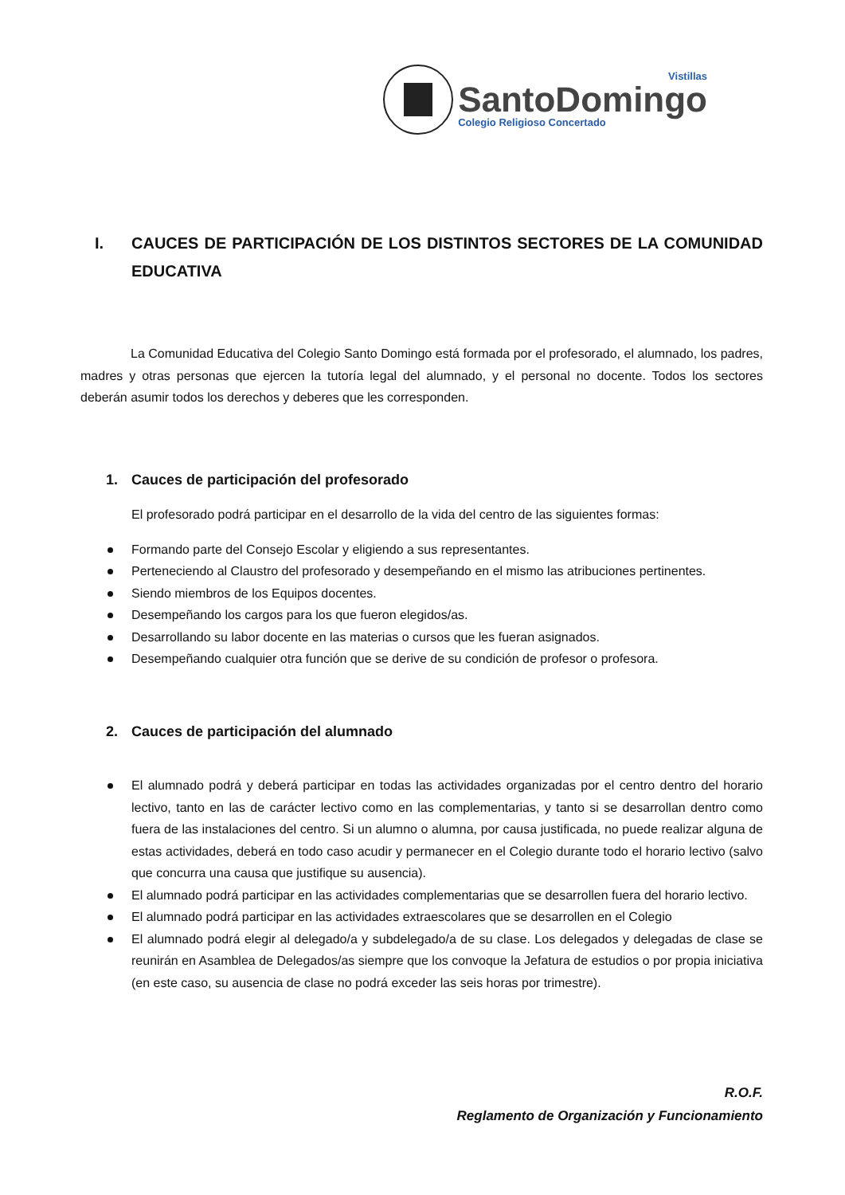Vistillas
SantoDomingo
Colegio Religioso Concertado
I. CAUCES DE PARTICIPACIÓN DE LOS DISTINTOS SECTORES DE LA COMUNIDAD EDUCATIVA
La Comunidad Educativa del Colegio Santo Domingo está formada por el profesorado, el alumnado, los padres, madres y otras personas que ejercen la tutoría legal del alumnado, y el personal no docente. Todos los sectores deberán asumir todos los derechos y deberes que les corresponden.
1. Cauces de participación del profesorado
El profesorado podrá participar en el desarrollo de la vida del centro de las siguientes formas:
Formando parte del Consejo Escolar y eligiendo a sus representantes.
Perteneciendo al Claustro del profesorado y desempeñando en el mismo las atribuciones pertinentes.
Siendo miembros de los Equipos docentes.
Desempeñando los cargos para los que fueron elegidos/as.
Desarrollando su labor docente en las materias o cursos que les fueran asignados.
Desempeñando cualquier otra función que se derive de su condición de profesor o profesora.
2. Cauces de participación del alumnado
El alumnado podrá y deberá participar en todas las actividades organizadas por el centro dentro del horario lectivo, tanto en las de carácter lectivo como en las complementarias, y tanto si se desarrollan dentro como fuera de las instalaciones del centro. Si un alumno o alumna, por causa justificada, no puede realizar alguna de estas actividades, deberá en todo caso acudir y permanecer en el Colegio durante todo el horario lectivo (salvo que concurra una causa que justifique su ausencia).
El alumnado podrá participar en las actividades complementarias que se desarrollen fuera del horario lectivo.
El alumnado podrá participar en las actividades extraescolares que se desarrollen en el Colegio
El alumnado podrá elegir al delegado/a y subdelegado/a de su clase. Los delegados y delegadas de clase se reunirán en Asamblea de Delegados/as siempre que los convoque la Jefatura de estudios o por propia iniciativa (en este caso, su ausencia de clase no podrá exceder las seis horas por trimestre).
R.O.F.
Reglamento de Organización y Funcionamiento